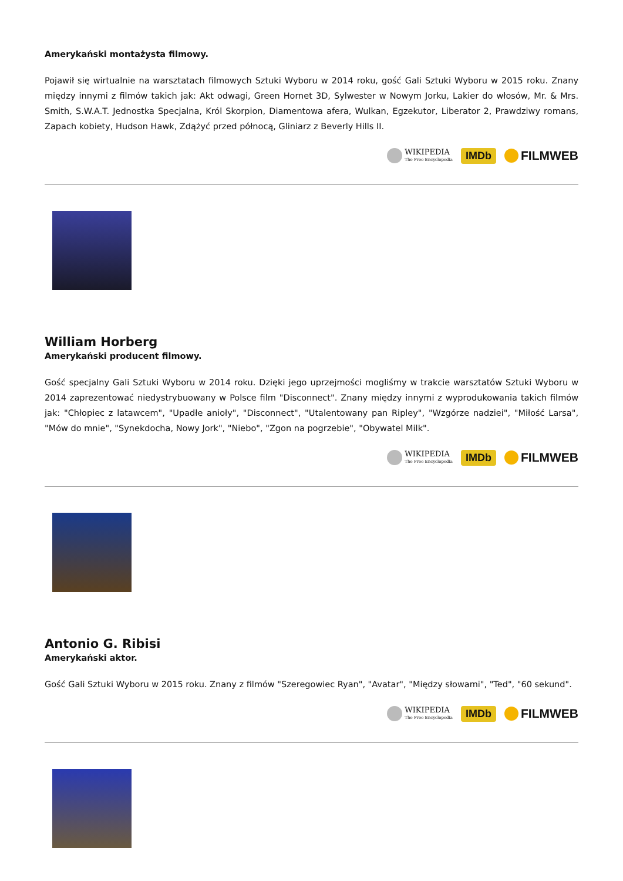Amerykański montażysta filmowy.
Pojawił się wirtualnie na warsztatach filmowych Sztuki Wyboru w 2014 roku, gość Gali Sztuki Wyboru w 2015 roku. Znany między innymi z filmów takich jak: Akt odwagi, Green Hornet 3D, Sylwester w Nowym Jorku, Lakier do włosów, Mr. & Mrs. Smith, S.W.A.T. Jednostka Specjalna, Król Skorpion, Diamentowa afera, Wulkan, Egzekutor, Liberator 2, Prawdziwy romans, Zapach kobiety, Hudson Hawk, Zdążyć przed północą, Gliniarz z Beverly Hills II.
WIKIPEDIA
The Free Encyclopedia
IMDb
FILMWEB
William Horberg
Amerykański producent filmowy.
Gość specjalny Gali Sztuki Wyboru w 2014 roku. Dzięki jego uprzejmości mogliśmy w trakcie warsztatów Sztuki Wyboru w 2014 zaprezentować niedystrybuowany w Polsce film "Disconnect". Znany między innymi z wyprodukowania takich filmów jak: "Chłopiec z latawcem", "Upadłe anioły", "Disconnect", "Utalentowany pan Ripley", "Wzgórze nadziei", "Miłość Larsa", "Mów do mnie", "Synekdocha, Nowy Jork", "Niebo", "Zgon na pogrzebie", "Obywatel Milk".
WIKIPEDIA
The Free Encyclopedia
IMDb
FILMWEB
Antonio G. Ribisi
Amerykański aktor.
Gość Gali Sztuki Wyboru w 2015 roku. Znany z filmów "Szeregowiec Ryan", "Avatar", "Między słowami", "Ted", "60 sekund".
WIKIPEDIA
The Free Encyclopedia
IMDb
FILMWEB